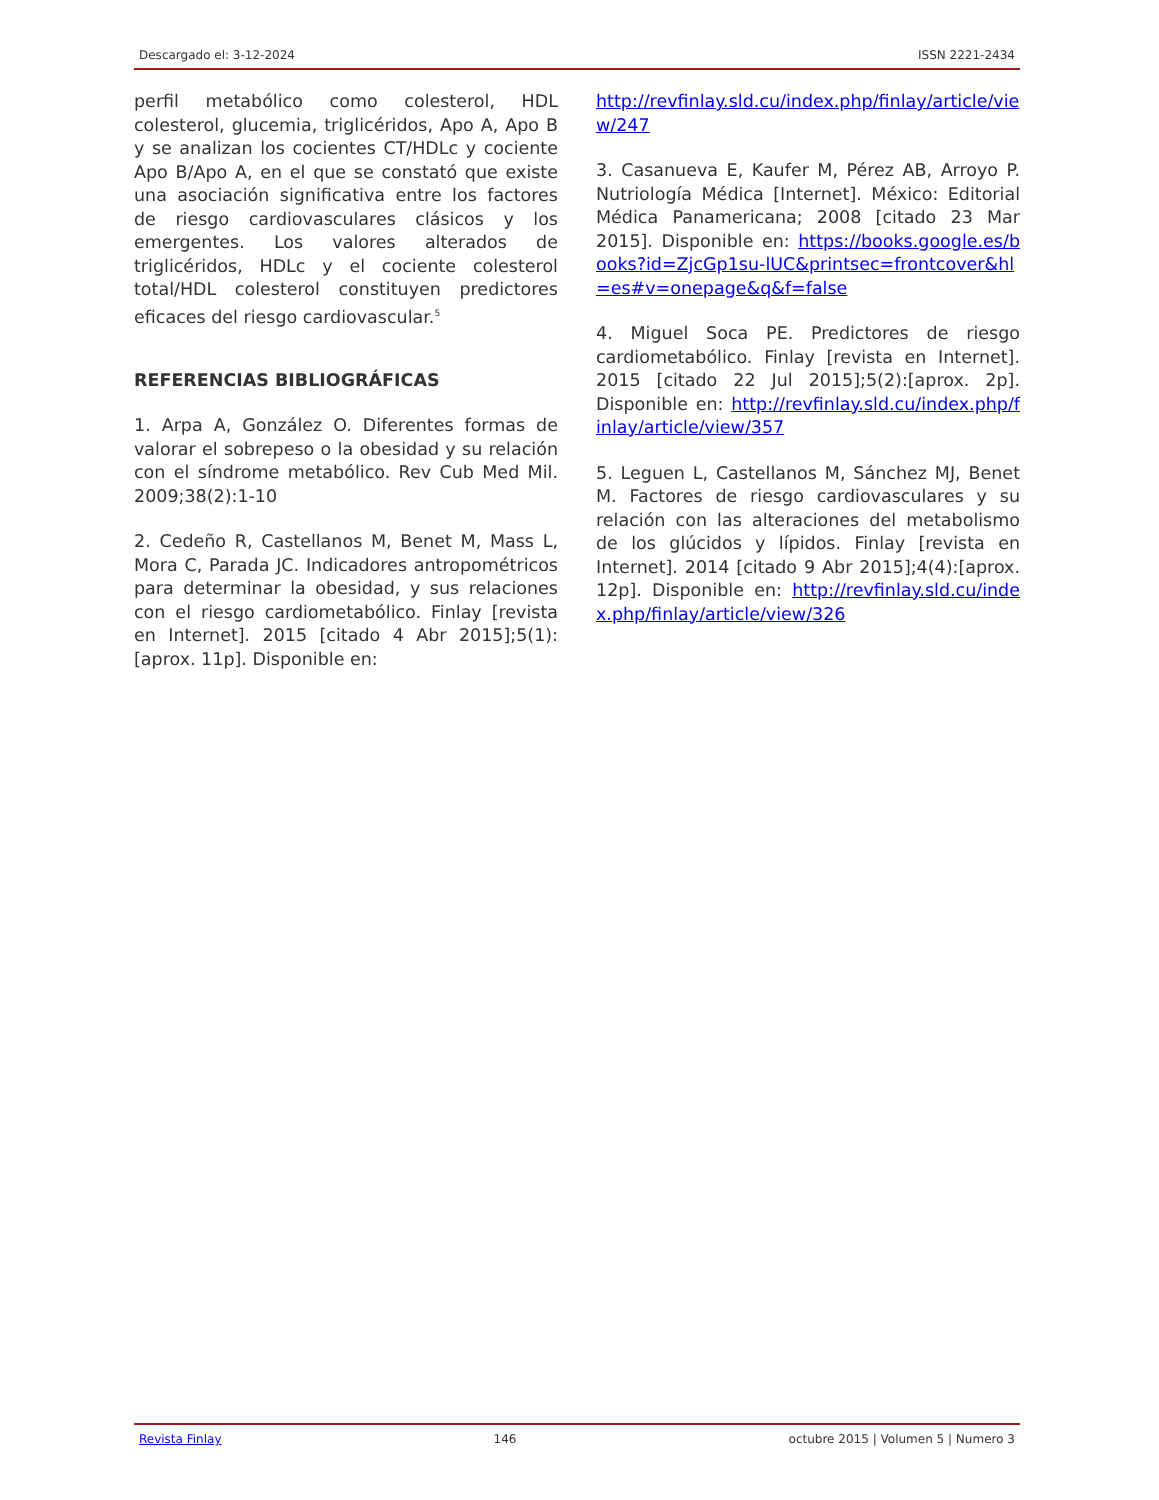Descargado el: 3-12-2024 ISSN 2221-2434
perfil metabólico como colesterol, HDL colesterol, glucemia, triglicéridos, Apo A, Apo B y se analizan los cocientes CT/HDLc y cociente Apo B/Apo A, en el que se constató que existe una asociación significativa entre los factores de riesgo cardiovasculares clásicos y los emergentes. Los valores alterados de triglicéridos, HDLc y el cociente colesterol total/HDL colesterol constituyen predictores eficaces del riesgo cardiovascular.<sup>5</sup>
REFERENCIAS BIBLIOGRÁFICAS
1. Arpa A, González O. Diferentes formas de valorar el sobrepeso o la obesidad y su relación con el síndrome metabólico. Rev Cub Med Mil. 2009;38(2):1-10
2. Cedeño R, Castellanos M, Benet M, Mass L, Mora C, Parada JC. Indicadores antropométricos para determinar la obesidad, y sus relaciones con el riesgo cardiometabólico. Finlay [revista en Internet]. 2015 [citado 4 Abr 2015];5(1):[aprox. 11p]. Disponible en:
http://revfinlay.sld.cu/index.php/finlay/article/view/247
3. Casanueva E, Kaufer M, Pérez AB, Arroyo P. Nutriología Médica [Internet]. México: Editorial Médica Panamericana; 2008 [citado 23 Mar 2015]. Disponible en: https://books.google.es/books?id=ZjcGp1su-lUC&printsec=frontcover&hl=es#v=onepage&q&f=false
4. Miguel Soca PE. Predictores de riesgo cardiometabólico. Finlay [revista en Internet]. 2015 [citado 22 Jul 2015];5(2):[aprox. 2p]. Disponible en: http://revfinlay.sld.cu/index.php/finlay/article/view/357
5. Leguen L, Castellanos M, Sánchez MJ, Benet M. Factores de riesgo cardiovasculares y su relación con las alteraciones del metabolismo de los glúcidos y lípidos. Finlay [revista en Internet]. 2014 [citado 9 Abr 2015];4(4):[aprox. 12p]. Disponible en: http://revfinlay.sld.cu/index.php/finlay/article/view/326
Revista Finlay 146 octubre 2015 | Volumen 5 | Numero 3